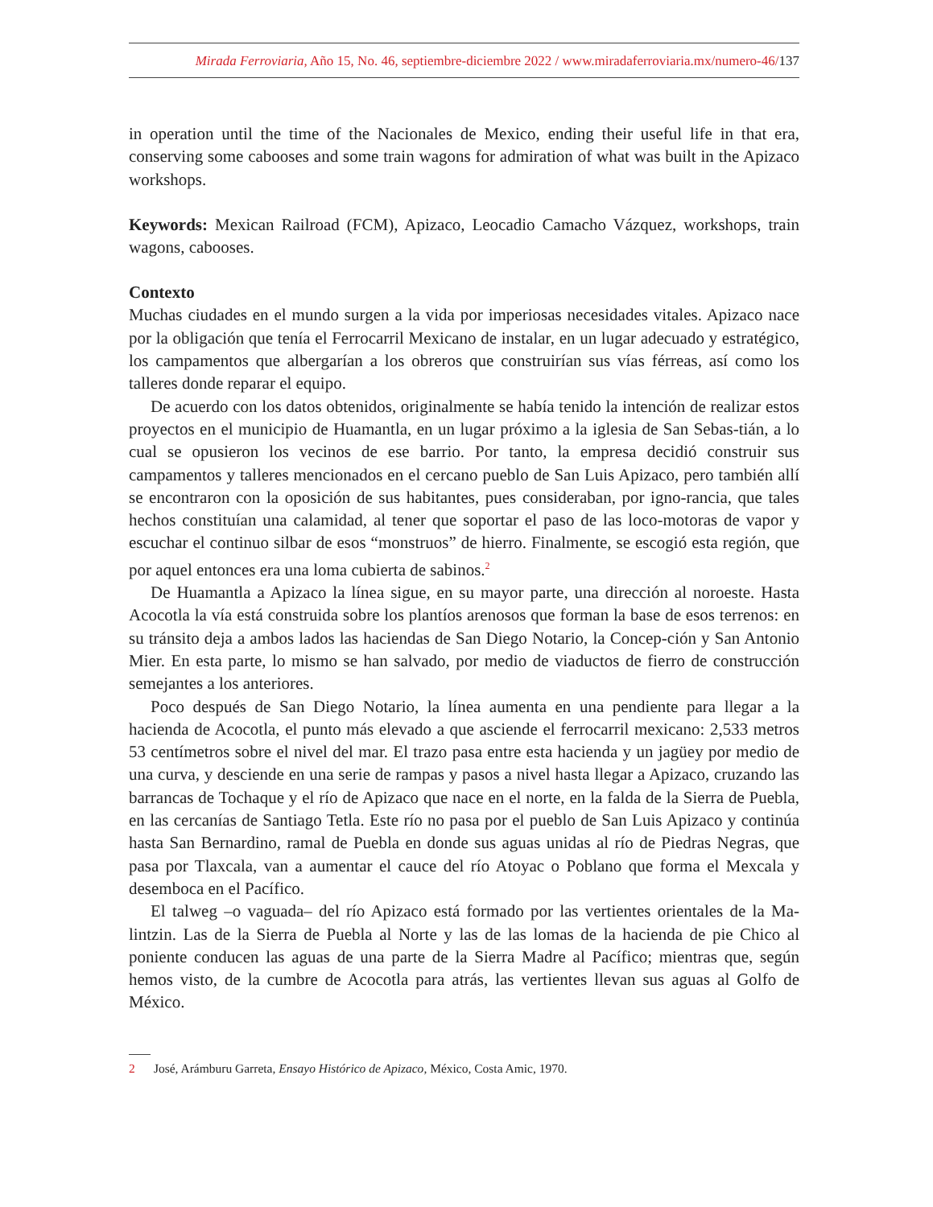Mirada Ferroviaria, Año 15, No. 46, septiembre-diciembre 2022 / www.miradaferroviaria.mx/numero-46/137
in operation until the time of the Nacionales de Mexico, ending their useful life in that era, conserving some cabooses and some train wagons for admiration of what was built in the Apizaco workshops.
Keywords: Mexican Railroad (FCM), Apizaco, Leocadio Camacho Vázquez, workshops, train wagons, cabooses.
Contexto
Muchas ciudades en el mundo surgen a la vida por imperiosas necesidades vitales. Apizaco nace por la obligación que tenía el Ferrocarril Mexicano de instalar, en un lugar adecuado y estratégico, los campamentos que albergarían a los obreros que construirían sus vías férreas, así como los talleres donde reparar el equipo.
De acuerdo con los datos obtenidos, originalmente se había tenido la intención de realizar estos proyectos en el municipio de Huamantla, en un lugar próximo a la iglesia de San Sebas-tián, a lo cual se opusieron los vecinos de ese barrio. Por tanto, la empresa decidió construir sus campamentos y talleres mencionados en el cercano pueblo de San Luis Apizaco, pero también allí se encontraron con la oposición de sus habitantes, pues consideraban, por igno-rancia, que tales hechos constituían una calamidad, al tener que soportar el paso de las loco-motoras de vapor y escuchar el continuo silbar de esos “monstruos” de hierro. Finalmente, se escogió esta región, que por aquel entonces era una loma cubierta de sabinos.<sup>2</sup>
De Huamantla a Apizaco la línea sigue, en su mayor parte, una dirección al noroeste. Hasta Acocotla la vía está construida sobre los plantíos arenosos que forman la base de esos terrenos: en su tránsito deja a ambos lados las haciendas de San Diego Notario, la Concep-ción y San Antonio Mier. En esta parte, lo mismo se han salvado, por medio de viaductos de fierro de construcción semejantes a los anteriores.
Poco después de San Diego Notario, la línea aumenta en una pendiente para llegar a la hacienda de Acocotla, el punto más elevado a que asciende el ferrocarril mexicano: 2,533 metros 53 centímetros sobre el nivel del mar. El trazo pasa entre esta hacienda y un jagüey por medio de una curva, y desciende en una serie de rampas y pasos a nivel hasta llegar a Apizaco, cruzando las barrancas de Tochaque y el río de Apizaco que nace en el norte, en la falda de la Sierra de Puebla, en las cercanías de Santiago Tetla. Este río no pasa por el pueblo de San Luis Apizaco y continúa hasta San Bernardino, ramal de Puebla en donde sus aguas unidas al río de Piedras Negras, que pasa por Tlaxcala, van a aumentar el cauce del río Atoyac o Poblano que forma el Mexcala y desemboca en el Pacífico.
El talweg –o vaguada– del río Apizaco está formado por las vertientes orientales de la Ma-lintzin. Las de la Sierra de Puebla al Norte y las de las lomas de la hacienda de pie Chico al poniente conducen las aguas de una parte de la Sierra Madre al Pacífico; mientras que, según hemos visto, de la cumbre de Acocotla para atrás, las vertientes llevan sus aguas al Golfo de México.
2 José, Arámburu Garreta, Ensayo Histórico de Apizaco, México, Costa Amic, 1970.